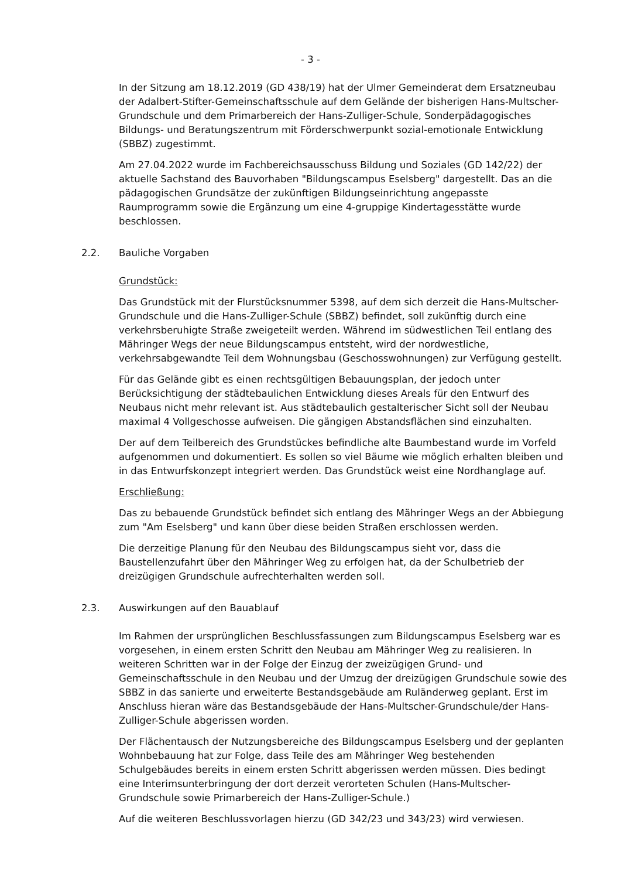- 3 -
In der Sitzung am 18.12.2019 (GD 438/19) hat der Ulmer Gemeinderat dem Ersatzneubau der Adalbert-Stifter-Gemeinschaftsschule auf dem Gelände der bisherigen Hans-Multscher-Grundschule und dem Primarbereich der Hans-Zulliger-Schule, Sonderpädagogisches Bildungs- und Beratungszentrum mit Förderschwerpunkt sozial-emotionale Entwicklung (SBBZ) zugestimmt.
Am 27.04.2022 wurde im Fachbereichsausschuss Bildung und Soziales (GD 142/22) der aktuelle Sachstand des Bauvorhaben "Bildungscampus Eselsberg" dargestellt. Das an die pädagogischen Grundsätze der zukünftigen Bildungseinrichtung angepasste Raumprogramm sowie die Ergänzung um eine 4-gruppige Kindertagesstätte wurde beschlossen.
2.2. Bauliche Vorgaben
Grundstück:
Das Grundstück mit der Flurstücksnummer 5398, auf dem sich derzeit die Hans-Multscher-Grundschule und die Hans-Zulliger-Schule (SBBZ) befindet, soll zukünftig durch eine verkehrsberuhigte Straße zweigeteilt werden. Während im südwestlichen Teil entlang des Mähringer Wegs der neue Bildungscampus entsteht, wird der nordwestliche, verkehrsabgewandte Teil dem Wohnungsbau (Geschosswohnungen) zur Verfügung gestellt.
Für das Gelände gibt es einen rechtsgültigen Bebauungsplan, der jedoch unter Berücksichtigung der städtebaulichen Entwicklung dieses Areals für den Entwurf des Neubaus nicht mehr relevant ist. Aus städtebaulich gestalterischer Sicht soll der Neubau maximal 4 Vollgeschosse aufweisen. Die gängigen Abstandsflächen sind einzuhalten.
Der auf dem Teilbereich des Grundstückes befindliche alte Baumbestand wurde im Vorfeld aufgenommen und dokumentiert. Es sollen so viel Bäume wie möglich erhalten bleiben und in das Entwurfskonzept integriert werden. Das Grundstück weist eine Nordhanglage auf.
Erschließung:
Das zu bebauende Grundstück befindet sich entlang des Mähringer Wegs an der Abbiegung zum "Am Eselsberg" und kann über diese beiden Straßen erschlossen werden.
Die derzeitige Planung für den Neubau des Bildungscampus sieht vor, dass die Baustellenzufahrt über den Mähringer Weg zu erfolgen hat, da der Schulbetrieb der dreizügigen Grundschule aufrechterhalten werden soll.
2.3. Auswirkungen auf den Bauablauf
Im Rahmen der ursprünglichen Beschlussfassungen zum Bildungscampus Eselsberg war es vorgesehen, in einem ersten Schritt den Neubau am Mähringer Weg zu realisieren. In weiteren Schritten war in der Folge der Einzug der zweizügigen Grund- und Gemeinschaftsschule in den Neubau und der Umzug der dreizügigen Grundschule sowie des SBBZ in das sanierte und erweiterte Bestandsgebäude am Ruländerweg geplant. Erst im Anschluss hieran wäre das Bestandsgebäude der Hans-Multscher-Grundschule/der Hans-Zulliger-Schule abgerissen worden.
Der Flächentausch der Nutzungsbereiche des Bildungscampus Eselsberg und der geplanten Wohnbebauung hat zur Folge, dass Teile des am Mähringer Weg bestehenden Schulgebäudes bereits in einem ersten Schritt abgerissen werden müssen. Dies bedingt eine Interimsunterbringung der dort derzeit verorteten Schulen (Hans-Multscher-Grundschule sowie Primarbereich der Hans-Zulliger-Schule.)
Auf die weiteren Beschlussvorlagen hierzu (GD 342/23 und 343/23) wird verwiesen.